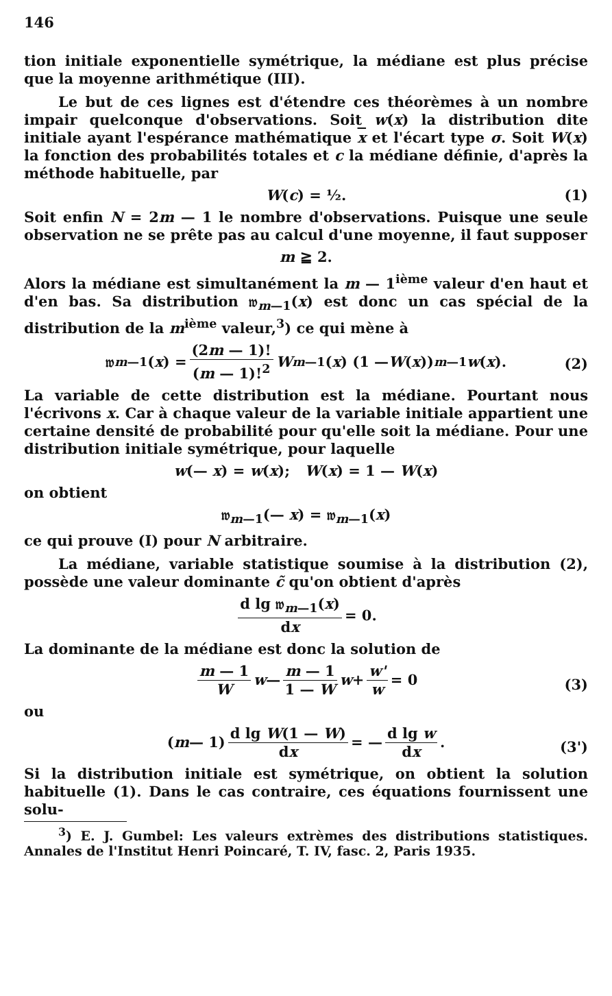146
tion initiale exponentielle symétrique, la médiane est plus précise que la moyenne arithmétique (III).
Le but de ces lignes est d'étendre ces théorèmes à un nombre impair quelconque d'observations. Soit w(x) la distribution dite initiale ayant l'espérance mathématique x et l'écart type σ. Soit W(x) la fonction des probabilités totales et c la médiane définie, d'après la méthode habituelle, par
W(c) = ½. (1)
Soit enfin N = 2m — 1 le nombre d'observations. Puisque une seule observation ne se prête pas au calcul d'une moyenne, il faut supposer
m ≧ 2.
Alors la médiane est simultanément la m — 1<sup>ième</sup> valeur d'en haut et d'en bas. Sa distribution 𝔴<sub>m—1</sub>(x) est donc un cas spécial de la distribution de la m<sup>ième</sup> valeur,<sup>3</sup>) ce qui mène à
𝔴<sub>m—1</sub>(x) = (2m — 1)! (m — 1)!<sup>2</sup> W<sup>m—1</sup>(x) (1 — W (x))<sup>m—1</sup> w (x).
(2)
La variable de cette distribution est la médiane. Pourtant nous l'écrivons x. Car à chaque valeur de la variable initiale appartient une certaine densité de probabilité pour qu'elle soit la médiane. Pour une distribution initiale symétrique, pour laquelle
w(— x) = w(x); W(x) = 1 — W(x)
on obtient
𝔴<sub>m—1</sub>(— x) = 𝔴<sub>m—1</sub>(x)
ce qui prouve (I) pour N arbitraire.
La médiane, variable statistique soumise à la distribution (2), possède une valeur dominante c̃ qu'on obtient d'après
d lg 𝔴<sub>m—1</sub>(x) dx = 0.
La dominante de la médiane est donc la solution de
m — 1 W w — m — 1 1 — W w + w' w = 0
(3)
ou
(m — 1) d lg W(1 — W) dx = — d lg w dx.
(3')
Si la distribution initiale est symétrique, on obtient la solution habituelle (1). Dans le cas contraire, ces équations fournissent une solu-
<sup>3</sup>) E. J. Gumbel: Les valeurs extrèmes des distributions statistiques. Annales de l'Institut Henri Poincaré, T. IV, fasc. 2, Paris 1935.